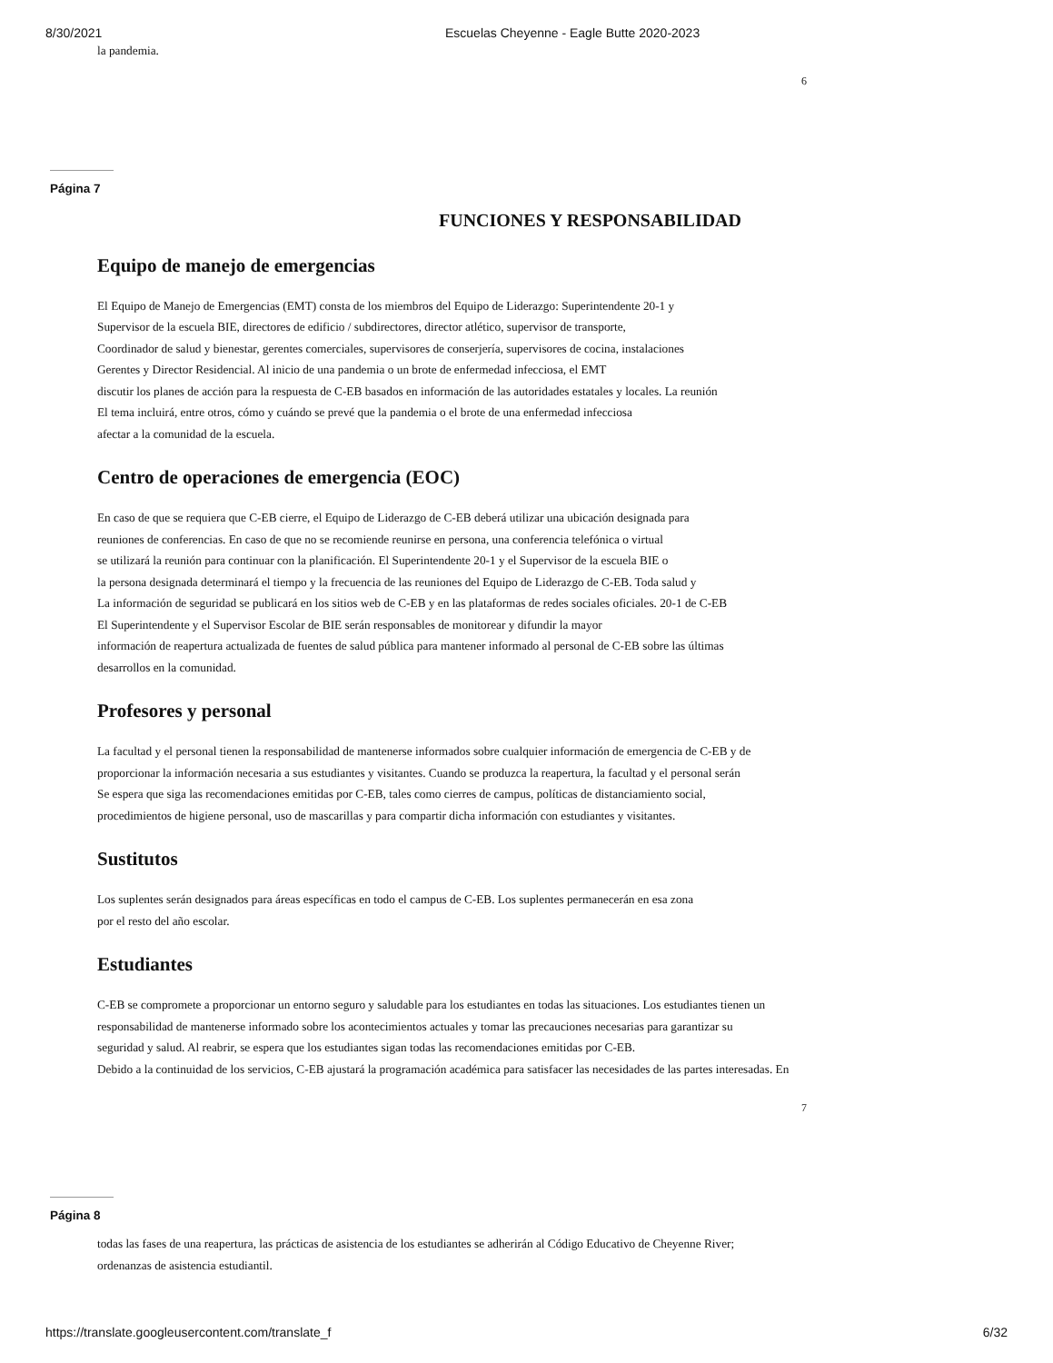8/30/2021 Escuelas Cheyenne - Eagle Butte 2020-2023
la pandemia.
6
Página 7
FUNCIONES Y RESPONSABILIDAD
Equipo de manejo de emergencias
El Equipo de Manejo de Emergencias (EMT) consta de los miembros del Equipo de Liderazgo: Superintendente 20-1 y
Supervisor de la escuela BIE, directores de edificio / subdirectores, director atlético, supervisor de transporte,
Coordinador de salud y bienestar, gerentes comerciales, supervisores de conserjería, supervisores de cocina, instalaciones
Gerentes y Director Residencial. Al inicio de una pandemia o un brote de enfermedad infecciosa, el EMT
discutir los planes de acción para la respuesta de C-EB basados en información de las autoridades estatales y locales. La reunión
El tema incluirá, entre otros, cómo y cuándo se prevé que la pandemia o el brote de una enfermedad infecciosa
afectar a la comunidad de la escuela.
Centro de operaciones de emergencia (EOC)
En caso de que se requiera que C-EB cierre, el Equipo de Liderazgo de C-EB deberá utilizar una ubicación designada para
reuniones de conferencias. En caso de que no se recomiende reunirse en persona, una conferencia telefónica o virtual
se utilizará la reunión para continuar con la planificación. El Superintendente 20-1 y el Supervisor de la escuela BIE o
la persona designada determinará el tiempo y la frecuencia de las reuniones del Equipo de Liderazgo de C-EB. Toda salud y
La información de seguridad se publicará en los sitios web de C-EB y en las plataformas de redes sociales oficiales. 20-1 de C-EB
El Superintendente y el Supervisor Escolar de BIE serán responsables de monitorear y difundir la mayor
información de reapertura actualizada de fuentes de salud pública para mantener informado al personal de C-EB sobre las últimas
desarrollos en la comunidad.
Profesores y personal
La facultad y el personal tienen la responsabilidad de mantenerse informados sobre cualquier información de emergencia de C-EB y de
proporcionar la información necesaria a sus estudiantes y visitantes. Cuando se produzca la reapertura, la facultad y el personal serán
Se espera que siga las recomendaciones emitidas por C-EB, tales como cierres de campus, políticas de distanciamiento social,
procedimientos de higiene personal, uso de mascarillas y para compartir dicha información con estudiantes y visitantes.
Sustitutos
Los suplentes serán designados para áreas específicas en todo el campus de C-EB. Los suplentes permanecerán en esa zona
por el resto del año escolar.
Estudiantes
C-EB se compromete a proporcionar un entorno seguro y saludable para los estudiantes en todas las situaciones. Los estudiantes tienen un
responsabilidad de mantenerse informado sobre los acontecimientos actuales y tomar las precauciones necesarias para garantizar su
seguridad y salud. Al reabrir, se espera que los estudiantes sigan todas las recomendaciones emitidas por C-EB.
Debido a la continuidad de los servicios, C-EB ajustará la programación académica para satisfacer las necesidades de las partes interesadas. En
7
Página 8
todas las fases de una reapertura, las prácticas de asistencia de los estudiantes se adherirán al Código Educativo de Cheyenne River;
ordenanzas de asistencia estudiantil.
https://translate.googleusercontent.com/translate_f 6/32